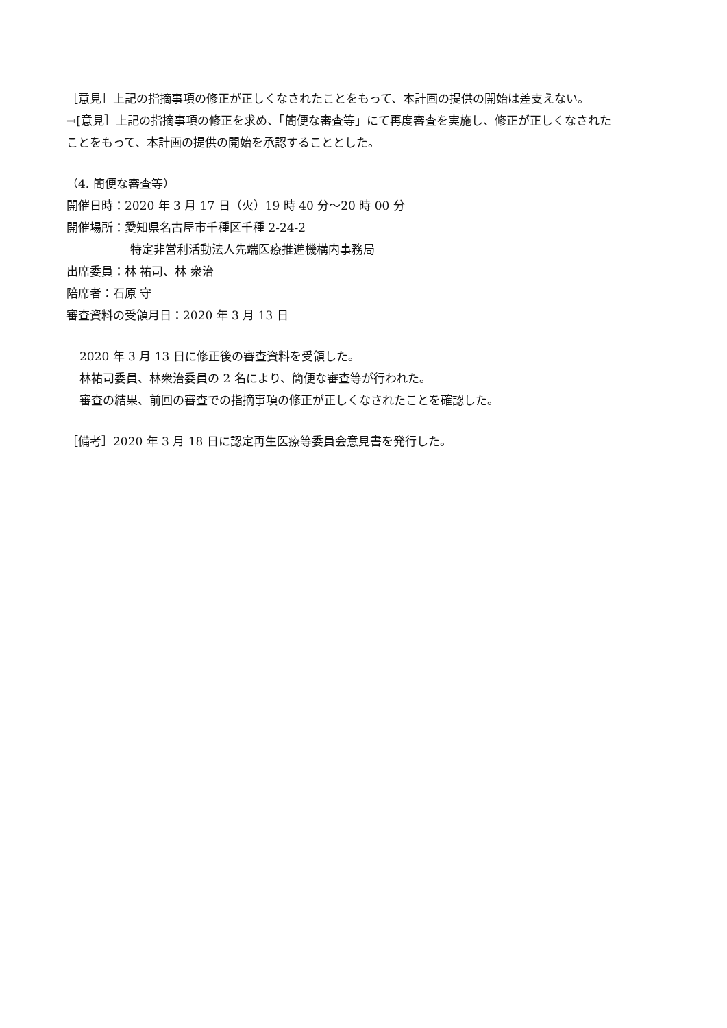［意見］上記の指摘事項の修正が正しくなされたことをもって、本計画の提供の開始は差支えない。
→[意見］上記の指摘事項の修正を求め、「簡便な審査等」にて再度審査を実施し、修正が正しくなされた
ことをもって、本計画の提供の開始を承認することとした。
（4. 簡便な審査等）
開催日時：2020 年 3 月 17 日（火）19 時 40 分～20 時 00 分
開催場所：愛知県名古屋市千種区千種 2-24-2
特定非営利活動法人先端医療推進機構内事務局
出席委員：林 祐司、林 衆治
陪席者：石原 守
審査資料の受領月日：2020 年 3 月 13 日
2020 年 3 月 13 日に修正後の審査資料を受領した。
林祐司委員、林衆治委員の 2 名により、簡便な審査等が行われた。
審査の結果、前回の審査での指摘事項の修正が正しくなされたことを確認した。
［備考］2020 年 3 月 18 日に認定再生医療等委員会意見書を発行した。